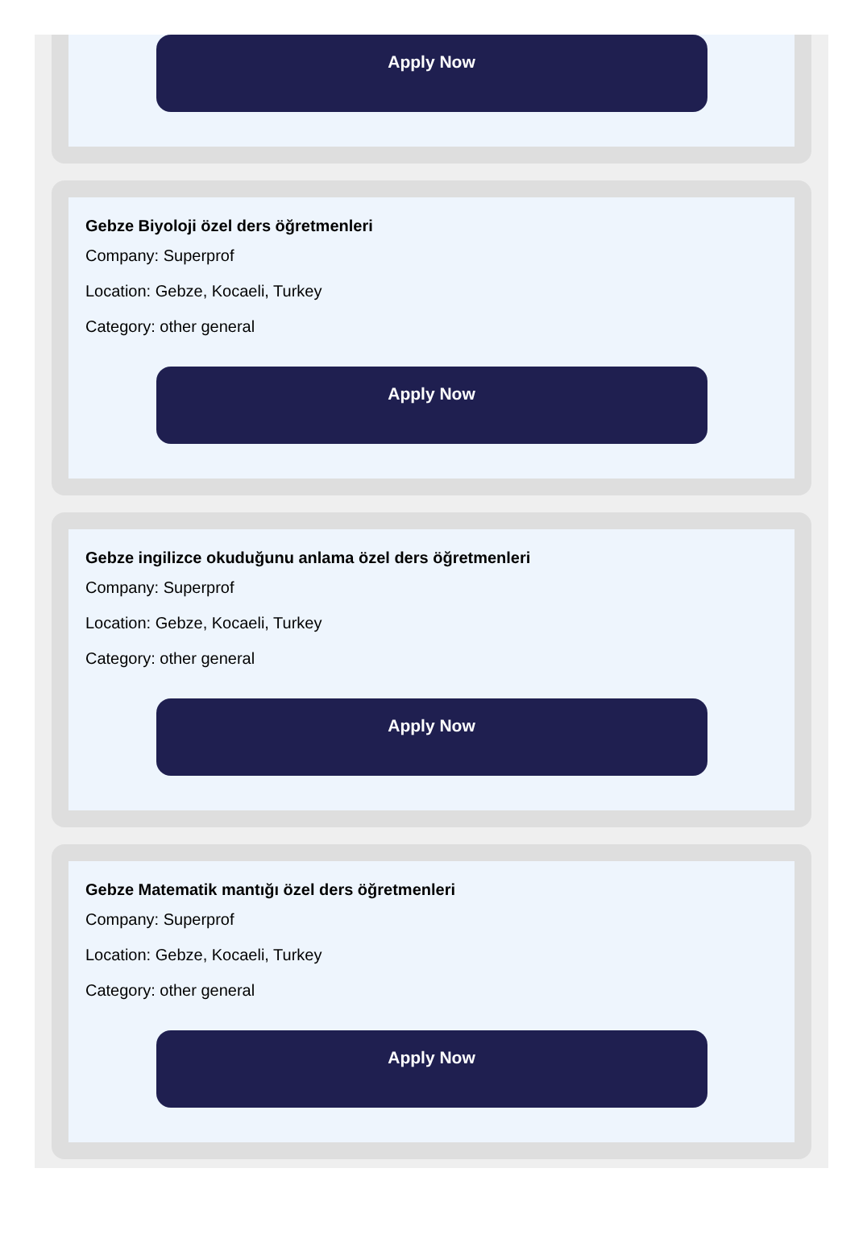Apply Now
Gebze Biyoloji özel ders öğretmenleri
Company: Superprof
Location: Gebze, Kocaeli, Turkey
Category: other general
Apply Now
Gebze ingilizce okuduğunu anlama özel ders öğretmenleri
Company: Superprof
Location: Gebze, Kocaeli, Turkey
Category: other general
Apply Now
Gebze Matematik mantığı özel ders öğretmenleri
Company: Superprof
Location: Gebze, Kocaeli, Turkey
Category: other general
Apply Now